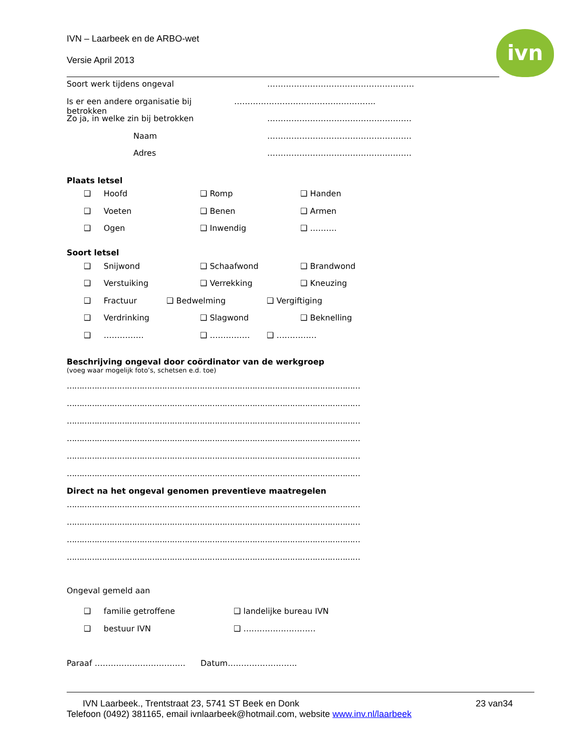ivn
IVN – Laarbeek en de ARBO-wet
Versie April 2013
Soort werk tijdens ongeval ……………………………………………….
Is er een andere organisatie bij betrokken ……………………………………………..
Zo ja, in welke zin bij betrokken ………………………………………………
Naam ………………………………………………
Adres ………………………………………………
Plaats letsel
❑ Hoofd ❑ Romp ❑ Handen
❑ Voeten ❑ Benen ❑ Armen
❑ Ogen ❑ Inwendig ❑ ……….
Soort letsel
❑ Snijwond ❑ Schaafwond ❑ Brandwond
❑ Verstuiking ❑ Verrekking ❑ Kneuzing
❑ Fractuur ❑ Bedwelming ❑ Vergiftiging
❑ Verdrinking ❑ Slagwond ❑ Beknelling
❑ …………… ❑ …………… ❑ ……………
Beschrijving ongeval door coördinator van de werkgroep
(voeg waar mogelijk foto’s, schetsen e.d. toe)
…………………………………………………………………………………………………………………………
…………………………………………………………………………………………………………………………
…………………………………………………………………………………………………………………………
…………………………………………………………………………………………………………………………
…………………………………………………………………………………………………………………………
…………………………………………………………………………………………………………………………
Direct na het ongeval genomen preventieve maatregelen
…………………………………………………………………………………………………………………………
…………………………………………………………………………………………………………………………
…………………………………………………………………………………………………………………………
…………………………………………………………………………………………………………………………
Ongeval gemeld aan
❑ familie getroffene ❑ landelijke bureau IVN
❑ bestuur IVN ❑ ………………………
Paraaf ……………………………. Datum……………………..
IVN Laarbeek., Trentstraat 23, 5741 ST Beek en Donk 23 van34
Telefoon (0492) 381165, email ivnlaarbeek@hotmail.com, website www.inv.nl/laarbeek